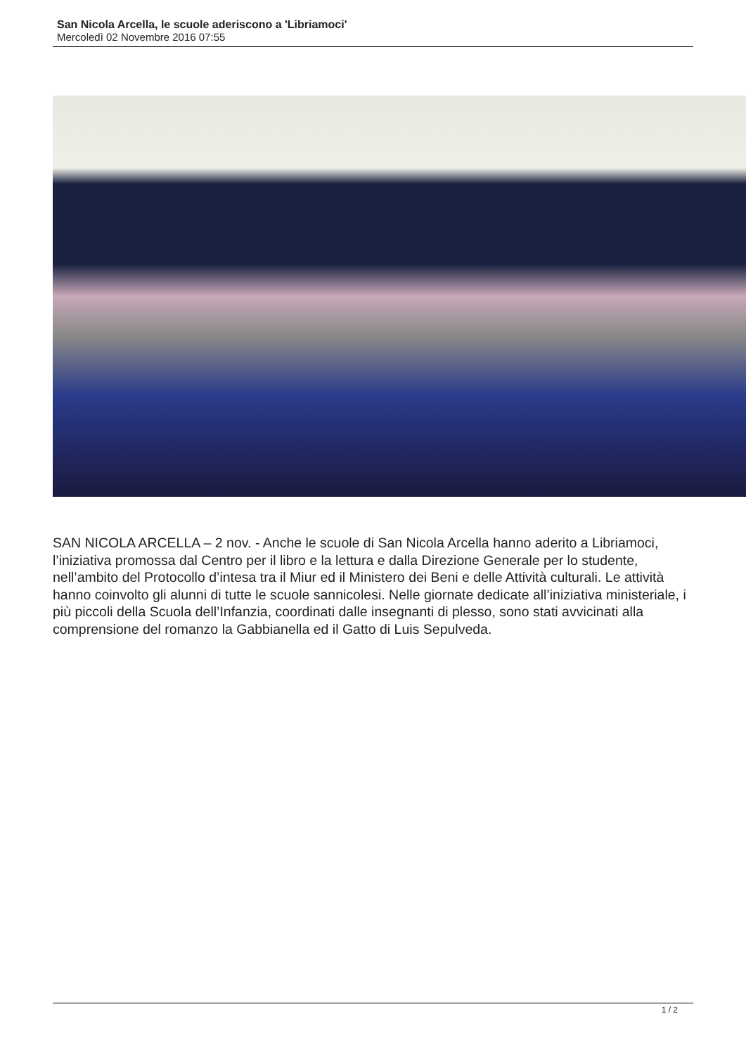San Nicola Arcella, le scuole aderiscono a 'Libriamoci'
Mercoledì 02 Novembre 2016 07:55
SAN NICOLA ARCELLA – 2 nov. - Anche le scuole di San Nicola Arcella hanno aderito a Libriamoci, l’iniziativa promossa dal Centro per il libro e la lettura e dalla Direzione Generale per lo studente, nell’ambito del Protocollo d’intesa tra il Miur ed il Ministero dei Beni e delle Attività culturali. Le attività hanno coinvolto gli alunni di tutte le scuole sannicolesi. Nelle giornate dedicate all’iniziativa ministeriale, i più piccoli della Scuola dell’Infanzia, coordinati dalle insegnanti di plesso, sono stati avvicinati alla comprensione del romanzo la Gabbianella ed il Gatto di Luis Sepulveda.
1 / 2